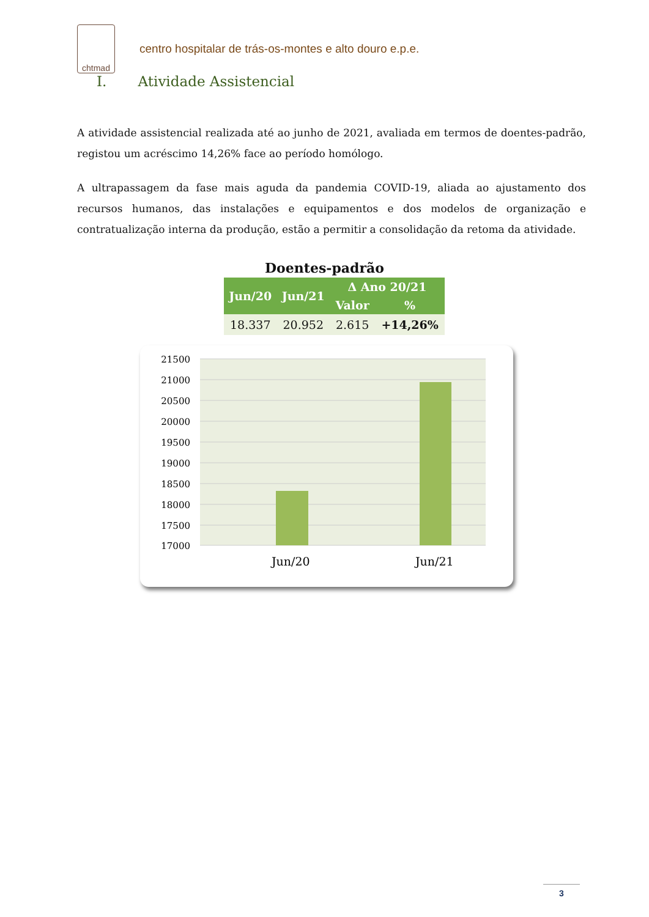chtmad
centro hospitalar de trás-os-montes e alto douro e.p.e.
I. Atividade Assistencial
A atividade assistencial realizada até ao junho de 2021, avaliada em termos de doentes-padrão, registou um acréscimo 14,26% face ao período homólogo.
A ultrapassagem da fase mais aguda da pandemia COVID-19, aliada ao ajustamento dos recursos humanos, das instalações e equipamentos e dos modelos de organização e contratualização interna da produção, estão a permitir a consolidação da retoma da atividade.
Doentes-padrão
| Jun/20 | Jun/21 | Δ Ano 20/21 | |
| --- | --- | --- | --- |
| | | Valor | % |
| 18.337 | 20.952 | 2.615 | +14,26% |
21500
21000
20500
20000
19500
19000
18500
18000
17500
17000
Jun/20
Jun/21
3